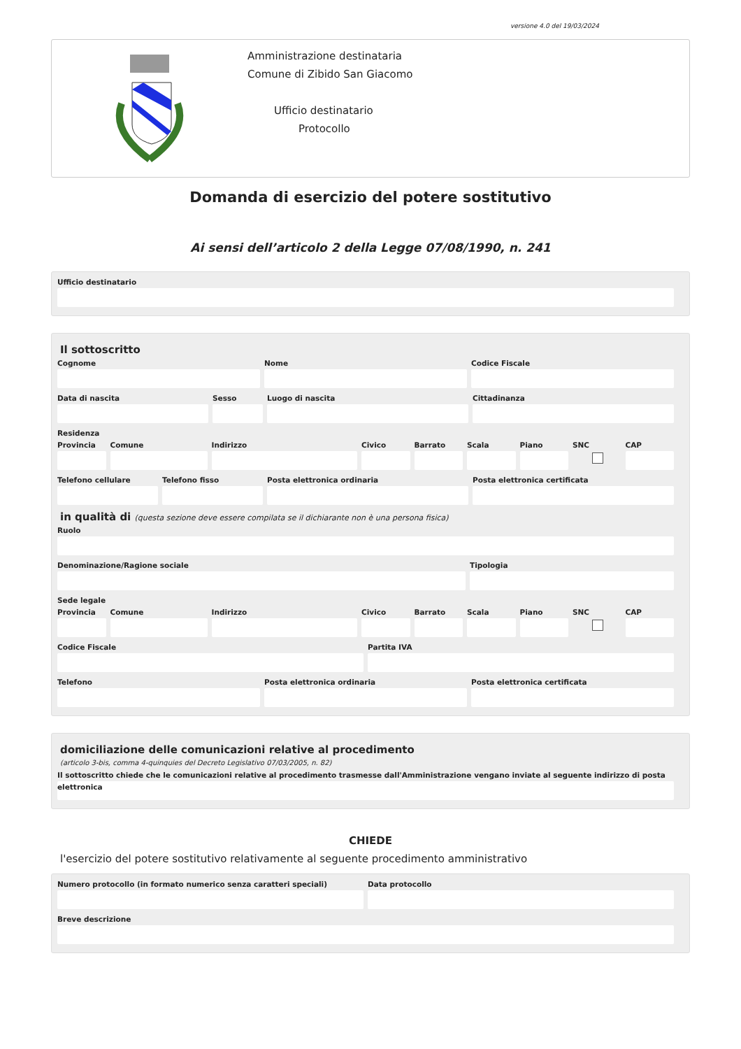versione 4.0 del 19/03/2024
Amministrazione destinataria
Comune di Zibido San Giacomo
Ufficio destinatario
Protocollo
Domanda di esercizio del potere sostitutivo
Ai sensi dell’articolo 2 della Legge 07/08/1990, n. 241
Ufficio destinatario
Il sottoscritto
Cognome Nome Codice Fiscale
Data di nascita Sesso Luogo di nascita Cittadinanza
Residenza
Provincia Comune Indirizzo Civico Barrato Scala Piano SNC CAP
Telefono cellulare Telefono fisso Posta elettronica ordinaria Posta elettronica certificata
in qualità di (questa sezione deve essere compilata se il dichiarante non è una persona fisica)
Ruolo
Denominazione/Ragione sociale Tipologia
Sede legale
Provincia Comune Indirizzo Civico Barrato Scala Piano SNC CAP
Codice Fiscale Partita IVA
Telefono Posta elettronica ordinaria Posta elettronica certificata
domiciliazione delle comunicazioni relative al procedimento
(articolo 3-bis, comma 4-quinquies del Decreto Legislativo 07/03/2005, n. 82)
Il sottoscritto chiede che le comunicazioni relative al procedimento trasmesse dall'Amministrazione vengano inviate al seguente indirizzo di posta elettronica
CHIEDE
l'esercizio del potere sostitutivo relativamente al seguente procedimento amministrativo
Numero protocollo (in formato numerico senza caratteri speciali)
Data protocollo
Breve descrizione